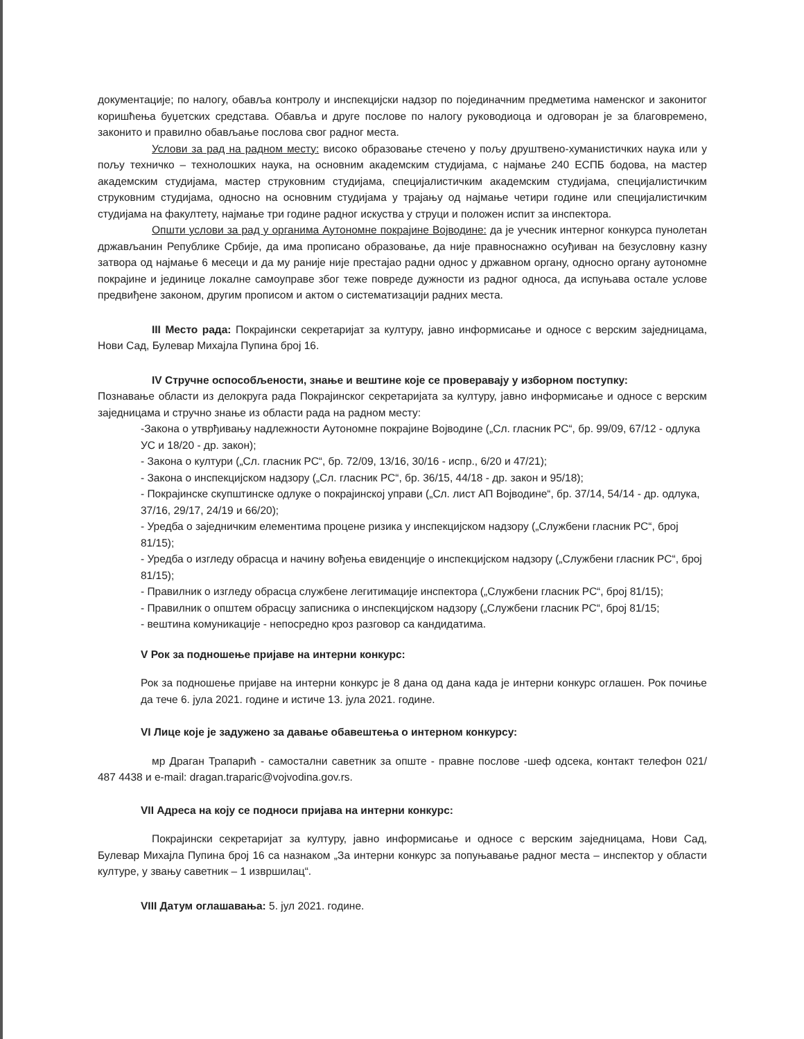документације; по налогу, обавља контролу и инспекцијски надзор по појединачним предметима наменског и законитог коришћења буџетских средстава. Обавља и друге послове по налогу руководиоца и одговоран је за благовремено, законито и правилно обављање послова свог радног места.
Услови за рад на радном месту: високо образовање стечено у пољу друштвено-хуманистичких наука или у пољу техничко – технолошких наука, на основним академским студијама, с најмање 240 ЕСПБ бодова, на мастер академским студијама, мастер струковним студијама, специјалистичким академским студијама, специјалистичким струковним студијама, односно на основним студијама у трајању од најмање четири године или специјалистичким студијама на факултету, најмање три године радног искуства у струци и положен испит за инспектора.
Општи услови за рад у органима Аутономне покрајине Војводине: да је учесник интерног конкурса пунолетан држављанин Републике Србије, да има прописано образовање, да није правноснажно осуђиван на безусловну казну затвора од најмање 6 месеци и да му раније није престајао радни однос у државном органу, односно органу аутономне покрајине и јединице локалне самоуправе због теже повреде дужности из радног односа, да испуњава остале услове предвиђене законом, другим прописом и актом о систематизацији радних места.
III Место рада: Покрајински секретаријат за културу, јавно информисање и односе с верским заједницама, Нови Сад, Булевар Михајла Пупина број 16.
IV Стручне оспособљености, знање и вештине које се проверавају у изборном поступку:
Познавање области из делокруга рада Покрајинског секретаријата за културу, јавно информисање и односе с верским заједницама и стручно знање из области рада на радном месту:
-Закона о утврђивању надлежности Аутономне покрајине Војводине („Сл. гласник РС“, бр. 99/09, 67/12 - одлука УС и 18/20 - др. закон);
- Закона о култури („Сл. гласник РС“, бр. 72/09, 13/16, 30/16 - испр., 6/20 и 47/21);
- Закона о инспекцијском надзору („Сл. гласник РС“, бр. 36/15, 44/18 - др. закон и 95/18);
- Покрајинске скупштинске одлуке о покрајинској управи („Сл. лист АП Војводине“, бр. 37/14, 54/14 - др. одлука, 37/16, 29/17, 24/19 и 66/20);
- Уредба о заједничким елементима процене ризика у инспекцијском надзору („Службени гласник РС“, број 81/15);
- Уредба о изгледу обрасца и начину вођења евиденције о инспекцијском надзору („Службени гласник РС“, број 81/15);
- Правилник о изгледу обрасца службене легитимације инспектора („Службени гласник РС“, број 81/15);
- Правилник о општем обрасцу записника о инспекцијском надзору („Службени гласник РС“, број 81/15;
- вештина комуникације - непосредно кроз разговор са кандидатима.
V Рок за подношење пријаве на интерни конкурс:
Рок за подношење пријаве на интерни конкурс је 8 дана од дана када је интерни конкурс оглашен. Рок почиње да тече 6. јула 2021. године и истиче 13. јула 2021. године.
VI Лице које је задужено за давање обавештења о интерном конкурсу:
мр Драган Трапарић - самостални саветник за опште - правне послове -шеф одсека, контакт телефон 021/ 487 4438 и e-mail: dragan.traparic@vojvodina.gov.rs.
VII Адреса на коју се подноси пријава на интерни конкурс:
Покрајински секретаријат за културу, јавно информисање и односе с верским заједницама, Нови Сад, Булевар Михајла Пупина број 16 са назнаком „За интерни конкурс за попуњавање радног места – инспектор у области културе, у звању саветник – 1 извршилац“.
VIII Датум оглашавања: 5. јул 2021. године.